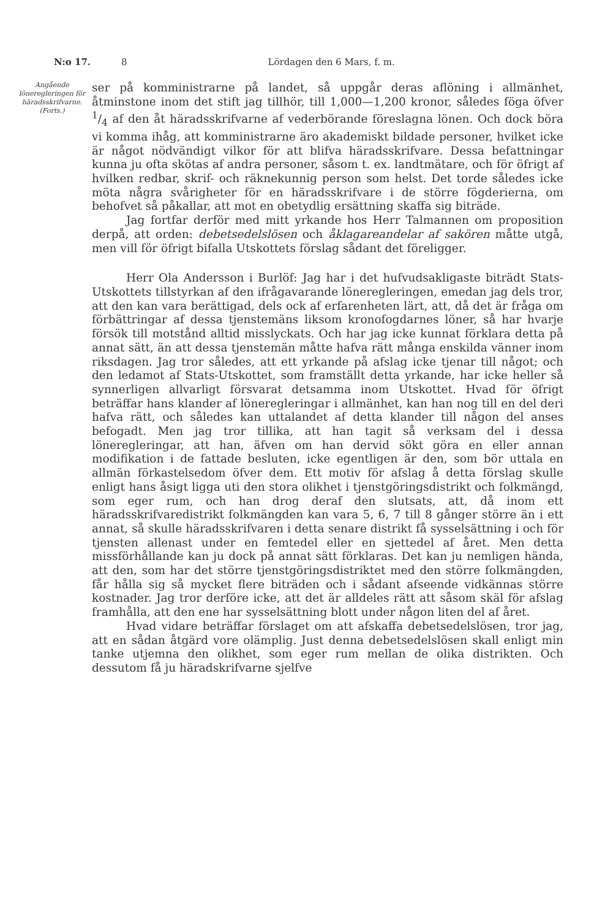N:o 17. 8 Lördagen den 6 Mars, f. m.
Angående löneregleringen för häradsskrifvarne.
(Forts.)
ser på komministrarne på landet, så uppgår deras aflöning i allmänhet, åtminstone inom det stift jag tillhör, till 1,000—1,200 kronor, således föga öfver 1/4 af den åt häradsskrifvarne af vederbörande föreslagna lönen. Och dock böra vi komma ihåg, att komministrarne äro akademiskt bildade personer, hvilket icke är något nödvändigt vilkor för att blifva häradsskrifvare. Dessa befattningar kunna ju ofta skötas af andra personer, såsom t. ex. landtmätare, och för öfrigt af hvilken redbar, skrif- och räknekunnig person som helst. Det torde således icke möta några svårigheter för en häradsskrifvare i de större fögderierna, om behofvet så påkallar, att mot en obetydlig ersättning skaffa sig biträde.
Jag fortfar derför med mitt yrkande hos Herr Talmannen om proposition derpå, att orden: debetsedelslösen och åklagareandelar af sakören måtte utgå, men vill för öfrigt bifalla Utskottets förslag sådant det föreligger.
Herr Ola Andersson i Burlöf: Jag har i det hufvudsakligaste biträdt Stats-Utskottets tillstyrkan af den ifrågavarande löneregleringen, emedan jag dels tror, att den kan vara berättigad, dels ock af erfarenheten lärt, att, då det är fråga om förbättringar af dessa tjenstemäns liksom kronofogdarnes löner, så har hvarje försök till motstånd alltid misslyckats. Och har jag icke kunnat förklara detta på annat sätt, än att dessa tjenstemän måtte hafva rätt många enskilda vänner inom riksdagen. Jag tror således, att ett yrkande på afslag icke tjenar till något; och den ledamot af Stats-Utskottet, som framställt detta yrkande, har icke heller så synnerligen allvarligt försvarat detsamma inom Utskottet. Hvad för öfrigt beträffar hans klander af löneregleringar i allmänhet, kan han nog till en del deri hafva rätt, och således kan uttalandet af detta klander till någon del anses befogadt. Men jag tror tillika, att han tagit så verksam del i dessa löneregleringar, att han, äfven om han dervid sökt göra en eller annan modifikation i de fattade besluten, icke egentligen är den, som bör uttala en allmän förkastelsedom öfver dem. Ett motiv för afslag å detta förslag skulle enligt hans åsigt ligga uti den stora olikhet i tjenstgöringsdistrikt och folkmängd, som eger rum, och han drog deraf den slutsats, att, då inom ett häradsskrifvaredistrikt folkmängden kan vara 5, 6, 7 till 8 gånger större än i ett annat, så skulle häradsskrifvaren i detta senare distrikt få sysselsättning i och för tjensten allenast under en femtedel eller en sjettedel af året. Men detta missförhållande kan ju dock på annat sätt förklaras. Det kan ju nemligen hända, att den, som har det större tjenstgöringsdistriktet med den större folkmängden, får hålla sig så mycket flere biträden och i sådant afseende vidkännas större kostnader. Jag tror derföre icke, att det är alldeles rätt att såsom skäl för afslag framhålla, att den ene har sysselsättning blott under någon liten del af året.
Hvad vidare beträffar förslaget om att afskaffa debetsedelslösen, tror jag, att en sådan åtgärd vore olämplig. Just denna debetsedelslösen skall enligt min tanke utjemna den olikhet, som eger rum mellan de olika distrikten. Och dessutom få ju häradskrifvarne sjelfve